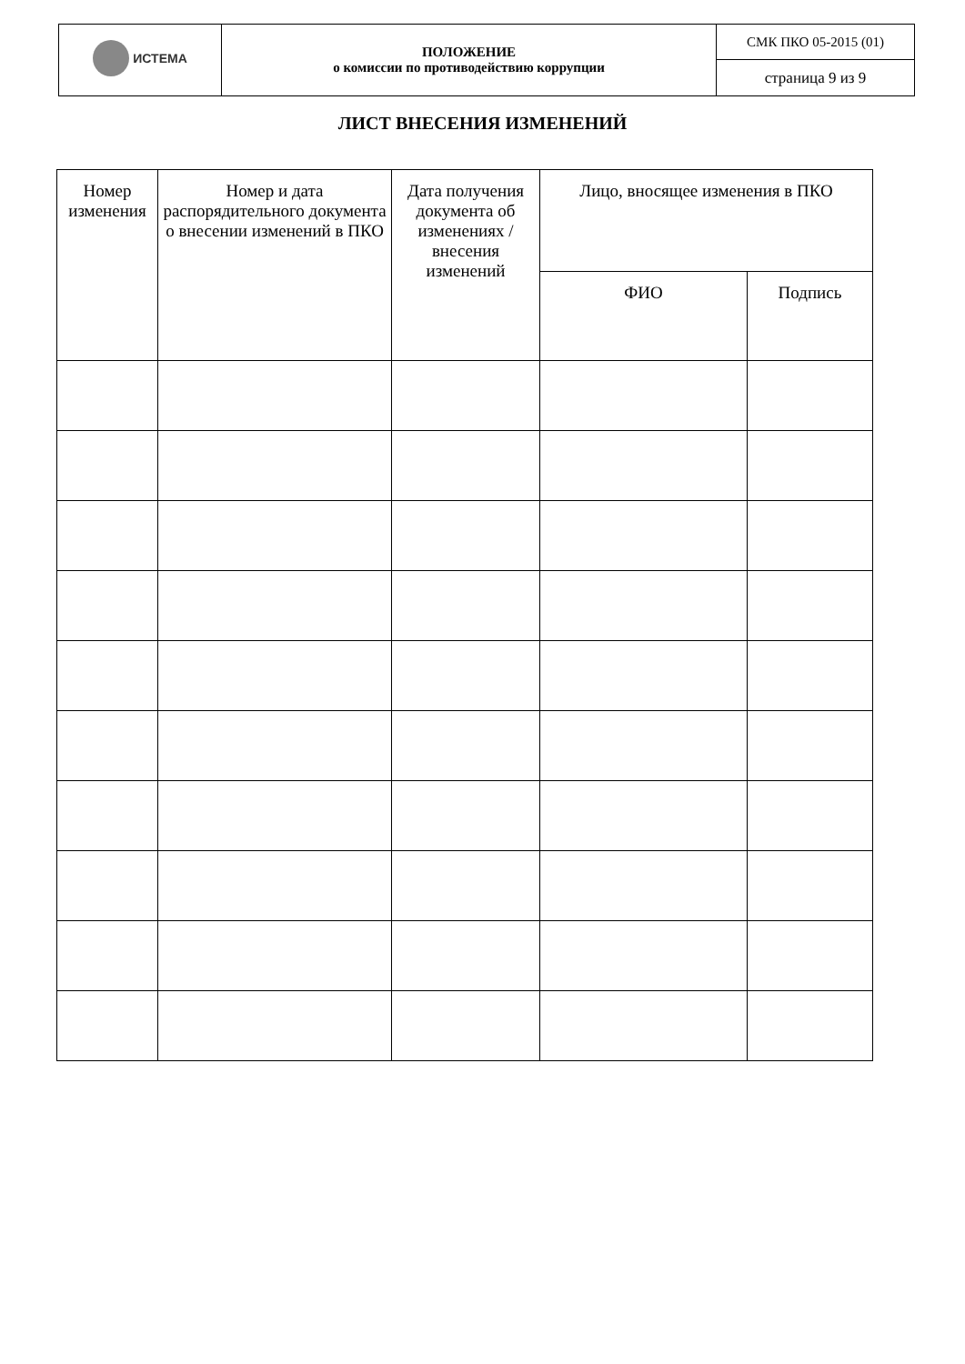| ИСТЕМА | ПОЛОЖЕНИЕ о комиссии по противодействию коррупции | СМК ПКО 05-2015 (01) |
| | | страница 9 из 9 |
ЛИСТ ВНЕСЕНИЯ ИЗМЕНЕНИЙ
| Номер изменения | Номер и дата распорядительного документа о внесении изменений в ПКО | Дата получения документа об изменениях / внесения изменений | Лицо, вносящее изменения в ПКО | |
| --- | --- | --- | --- | --- |
| | | | ФИО | Подпись |